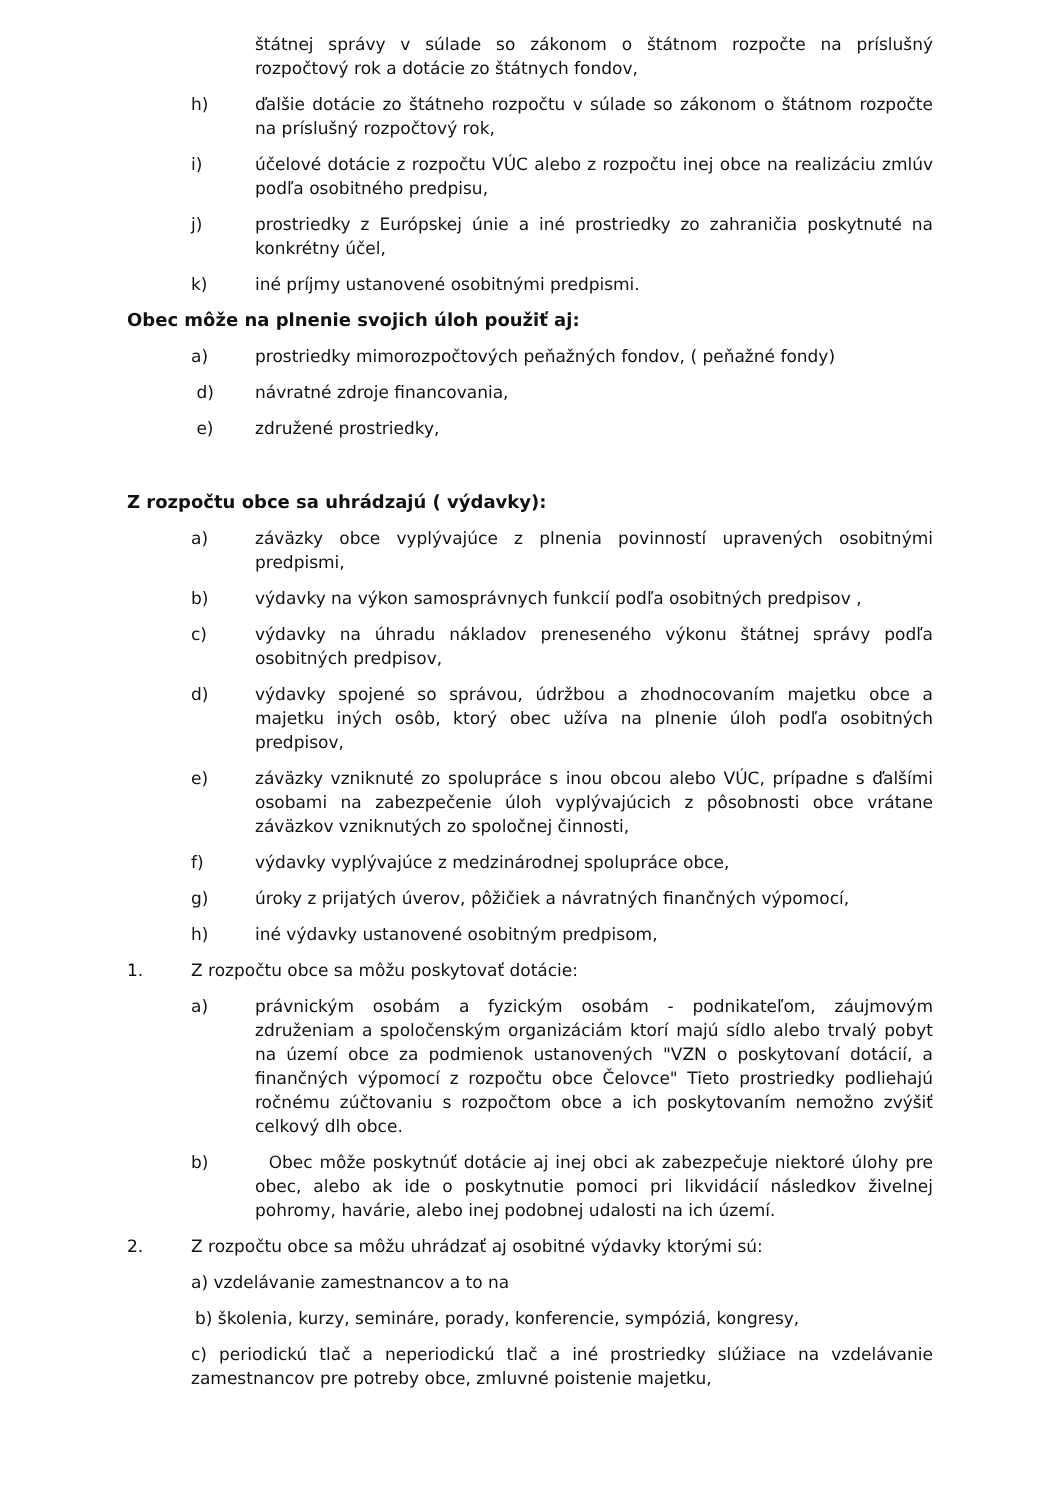štátnej správy v súlade so zákonom o štátnom rozpočte na príslušný rozpočtový rok a dotácie zo štátnych fondov,
h) ďalšie dotácie zo štátneho rozpočtu v súlade so zákonom o štátnom rozpočte na príslušný rozpočtový rok,
i) účelové dotácie z rozpočtu VÚC alebo z rozpočtu inej obce na realizáciu zmlúv podľa osobitného predpisu,
j) prostriedky z Európskej únie a iné prostriedky zo zahraničia poskytnuté na konkrétny účel,
k) iné príjmy ustanovené osobitnými predpismi.
Obec môže na plnenie svojich úloh použiť aj:
a) prostriedky mimorozpočtových peňažných fondov, ( peňažné fondy)
d) návratné zdroje financovania,
e) združené prostriedky,
Z rozpočtu obce sa uhrádzajú ( výdavky):
a) záväzky obce vyplývajúce z plnenia povinností upravených osobitnými predpismi,
b) výdavky na výkon samosprávnych funkcií podľa osobitných predpisov ,
c) výdavky na úhradu nákladov preneseného výkonu štátnej správy podľa osobitných predpisov,
d) výdavky spojené so správou, údržbou a zhodnocovaním majetku obce a majetku iných osôb, ktorý obec užíva na plnenie úloh podľa osobitných predpisov,
e) záväzky vzniknuté zo spolupráce s inou obcou alebo VÚC, prípadne s ďalšími osobami na zabezpečenie úloh vyplývajúcich z pôsobnosti obce vrátane záväzkov vzniknutých zo spoločnej činnosti,
f) výdavky vyplývajúce z medzinárodnej spolupráce obce,
g) úroky z prijatých úverov, pôžičiek a návratných finančných výpomocí,
h) iné výdavky ustanovené osobitným predpisom,
1. Z rozpočtu obce sa môžu poskytovať dotácie:
a) právnickým osobám a fyzickým osobám - podnikateľom, záujmovým združeniam a spoločenským organizáciám ktorí majú sídlo alebo trvalý pobyt na území obce za podmienok ustanovených "VZN o poskytovaní dotácií, a finančných výpomocí z rozpočtu obce Čelovce" Tieto prostriedky podliehajú ročnému zúčtovaniu s rozpočtom obce a ich poskytovaním nemožno zvýšiť celkový dlh obce.
b) Obec môže poskytnúť dotácie aj inej obci ak zabezpečuje niektoré úlohy pre obec, alebo ak ide o poskytnutie pomoci pri likvidácií následkov živelnej pohromy, havárie, alebo inej podobnej udalosti na ich území.
2. Z rozpočtu obce sa môžu uhrádzať aj osobitné výdavky ktorými sú:
a) vzdelávanie zamestnancov a to na
b) školenia, kurzy, semináre, porady, konferencie, sympóziá, kongresy,
c) periodickú tlač a neperiodickú tlač a iné prostriedky slúžiace na vzdelávanie zamestnancov pre potreby obce, zmluvné poistenie majetku,